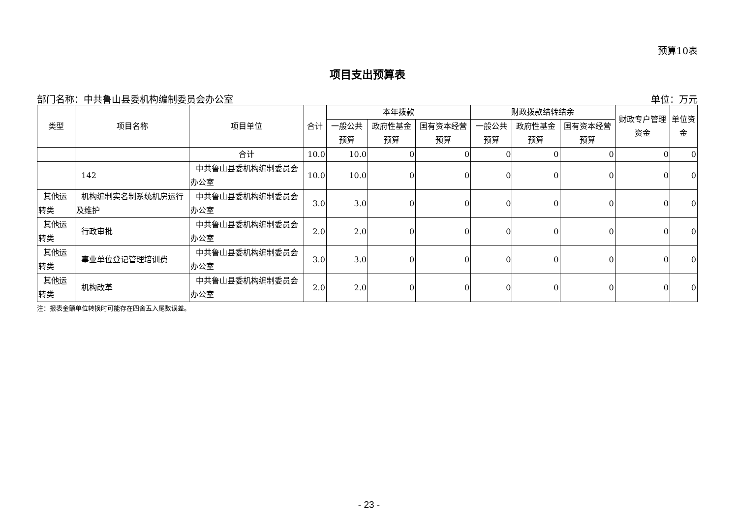预算10表
项目支出预算表
部门名称：中共鲁山县委机构编制委员会办公室 单位：万元
| 类型 | 项目名称 | 项目单位 | 合计 | 本年拨款 | | | 财政拨款结转结余 | | | 财政专户管理资金 | 单位资金 |
| --- | --- | --- | --- | --- | --- | --- | --- | --- | --- | --- | --- |
| | | | | 一般公共预算 | 政府性基金预算 | 国有资本经营预算 | 一般公共预算 | 政府性基金预算 | 国有资本经营预算 | | |
| | | 合计 | 10.0 | 10.0 | 0 | 0 | 0 | 0 | 0 | 0 | 0 |
| | 142 | 中共鲁山县委机构编制委员会办公室 | 10.0 | 10.0 | 0 | 0 | 0 | 0 | 0 | 0 | 0 |
| 其他运转类 | 机构编制实名制系统机房运行及维护 | 中共鲁山县委机构编制委员会办公室 | 3.0 | 3.0 | 0 | 0 | 0 | 0 | 0 | 0 | 0 |
| 其他运转类 | 行政审批 | 中共鲁山县委机构编制委员会办公室 | 2.0 | 2.0 | 0 | 0 | 0 | 0 | 0 | 0 | 0 |
| 其他运转类 | 事业单位登记管理培训费 | 中共鲁山县委机构编制委员会办公室 | 3.0 | 3.0 | 0 | 0 | 0 | 0 | 0 | 0 | 0 |
| 其他运转类 | 机构改革 | 中共鲁山县委机构编制委员会办公室 | 2.0 | 2.0 | 0 | 0 | 0 | 0 | 0 | 0 | 0 |
注：报表金额单位转换时可能存在四舍五入尾数误差。
- 23 -